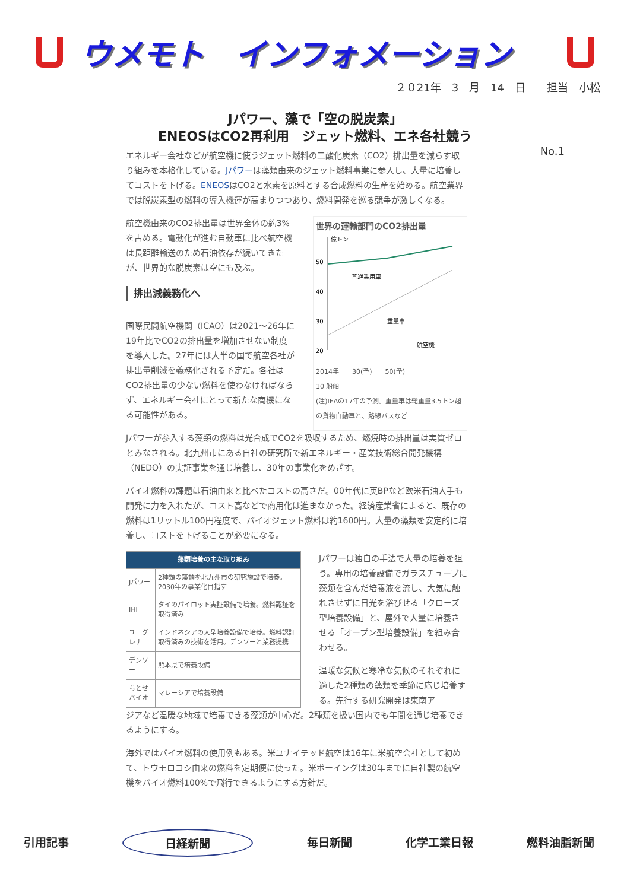ウメモト　インフォメーション
２０21年　3　月　14　日　　担当　小松
Jパワー、藻で「空の脱炭素」
ENEOSはCO2再利用　ジェット燃料、エネ各社競う
No.1
エネルギー会社などが航空機に使うジェット燃料の二酸化炭素（CO2）排出量を減らす取り組みを本格化している。Jパワーは藻類由来のジェット燃料事業に参入し、大量に培養してコストを下げる。ENEOSはCO2と水素を原料とする合成燃料の生産を始める。航空業界では脱炭素型の燃料の導入機運が高まりつつあり、燃料開発を巡る競争が激しくなる。
航空機由来のCO2排出量は世界全体の約3%を占める。電動化が進む自動車に比べ航空機は長距離輸送のため石油依存が続いてきたが、世界的な脱炭素は空にも及ぶ。
排出減義務化へ
国際民間航空機関（ICAO）は2021～26年に19年比でCO2の排出量を増加させない制度を導入した。27年には大半の国で航空各社が排出量削減を義務化される予定だ。各社はCO2排出量の少ない燃料を使わなければならず、エネルギー会社にとって新たな商機になる可能性がある。
世界の運輸部門のCO2排出量
億トン
50
40
30
20
普通乗用車
重量車
航空機
2014年　　30(予)　　50(予)
10 船舶
(注)IEAの17年の予測。重量車は総重量3.5トン超の貨物自動車と、路線バスなど
Jパワーが参入する藻類の燃料は光合成でCO2を吸収するため、燃焼時の排出量は実質ゼロとみなされる。北九州市にある自社の研究所で新エネルギー・産業技術総合開発機構（NEDO）の実証事業を通じ培養し、30年の事業化をめざす。
バイオ燃料の課題は石油由来と比べたコストの高さだ。00年代に英BPなど欧米石油大手も開発に力を入れたが、コスト高などで商用化は進まなかった。経済産業省によると、既存の燃料は1リットル100円程度で、バイオジェット燃料は約1600円。大量の藻類を安定的に培養し、コストを下げることが必要になる。
| 藻類培養の主な取り組み | |
| --- | --- |
| Jパワー | 2種類の藻類を北九州市の研究施設で培養。2030年の事業化目指す |
| IHI | タイのパイロット実証設備で培養。燃料認証を取得済み |
| ユーグレナ | インドネシアの大型培養設備で培養。燃料認証取得済みの技術を活用。デンソーと業務提携 |
| デンソー | 熊本県で培養設備 |
| ちとせバイオ | マレーシアで培養設備 |
Jパワーは独自の手法で大量の培養を狙う。専用の培養設備でガラスチューブに藻類を含んだ培養液を流し、大気に触れさせずに日光を浴びせる「クローズ型培養設備」と、屋外で大量に培養させる「オープン型培養設備」を組み合わせる。
温暖な気候と寒冷な気候のそれぞれに適した2種類の藻類を季節に応じ培養する。先行する研究開発は東南ア
ジアなど温暖な地域で培養できる藻類が中心だ。2種類を扱い国内でも年間を通じ培養できるようにする。
海外ではバイオ燃料の使用例もある。米ユナイテッド航空は16年に米航空会社として初めて、トウモロコシ由来の燃料を定期便に使った。米ボーイングは30年までに自社製の航空機をバイオ燃料100%で飛行できるようにする方針だ。
引用記事 日経新聞 毎日新聞 化学工業日報 燃料油脂新聞